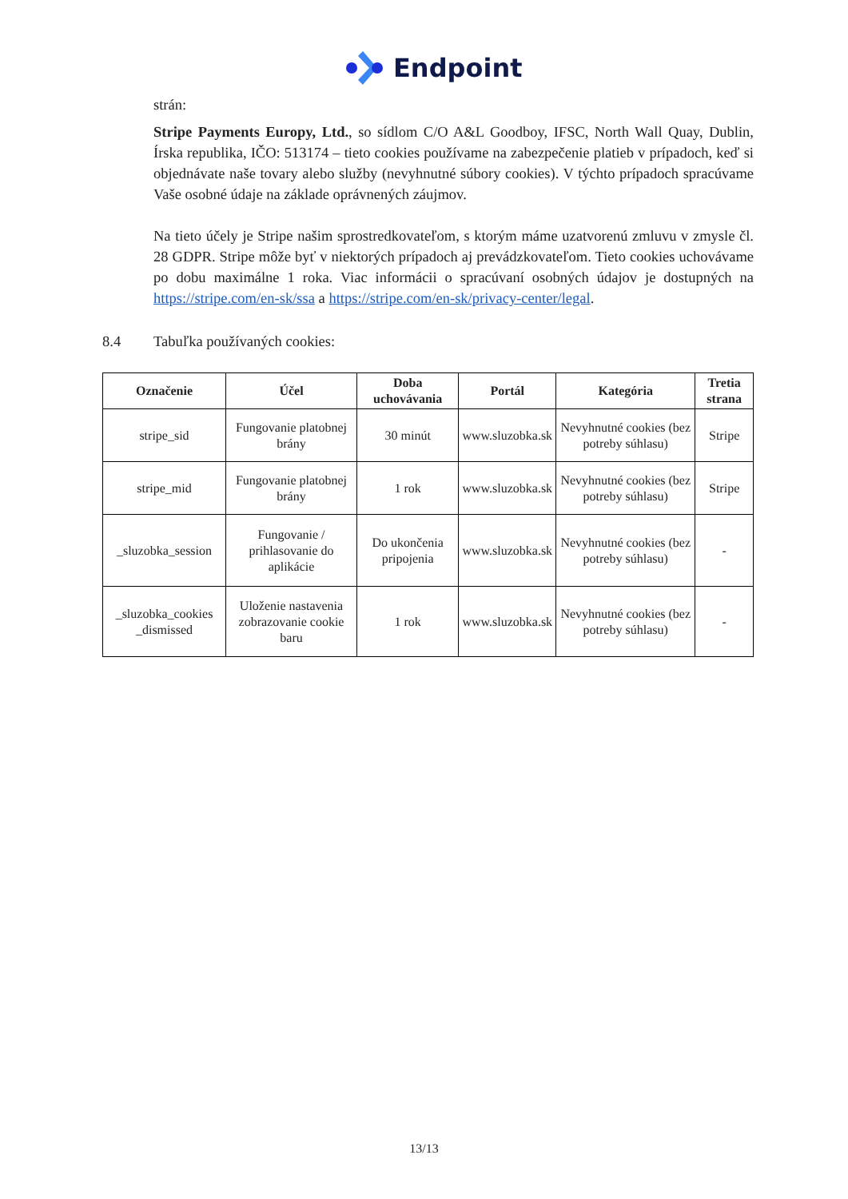Endpoint
strán:
Stripe Payments Europy, Ltd., so sídlom C/O A&L Goodboy, IFSC, North Wall Quay, Dublin, Írska republika, IČO: 513174 – tieto cookies používame na zabezpečenie platieb v prípadoch, keď si objednávate naše tovary alebo služby (nevyhnutné súbory cookies). V týchto prípadoch spracúvame Vaše osobné údaje na základe oprávnených záujmov.
Na tieto účely je Stripe našim sprostredkovateľom, s ktorým máme uzatvorenú zmluvu v zmysle čl. 28 GDPR. Stripe môže byť v niektorých prípadoch aj prevádzkovateľom. Tieto cookies uchovávame po dobu maximálne 1 roka. Viac informácii o spracúvaní osobných údajov je dostupných na https://stripe.com/en-sk/ssa a https://stripe.com/en-sk/privacy-center/legal.
8.4 Tabuľka používaných cookies:
| Označenie | Účel | Doba uchovávania | Portál | Kategória | Tretia strana |
| --- | --- | --- | --- | --- | --- |
| stripe_sid | Fungovanie platobnej brány | 30 minút | www.sluzobka.sk | Nevyhnutné cookies (bez potreby súhlasu) | Stripe |
| stripe_mid | Fungovanie platobnej brány | 1 rok | www.sluzobka.sk | Nevyhnutné cookies (bez potreby súhlasu) | Stripe |
| _sluzobka_session | Fungovanie / prihlasovanie do aplikácie | Do ukončenia pripojenia | www.sluzobka.sk | Nevyhnutné cookies (bez potreby súhlasu) | - |
| _sluzobka_cookies _dismissed | Uloženie nastavenia zobrazovanie cookie baru | 1 rok | www.sluzobka.sk | Nevyhnutné cookies (bez potreby súhlasu) | - |
13/13